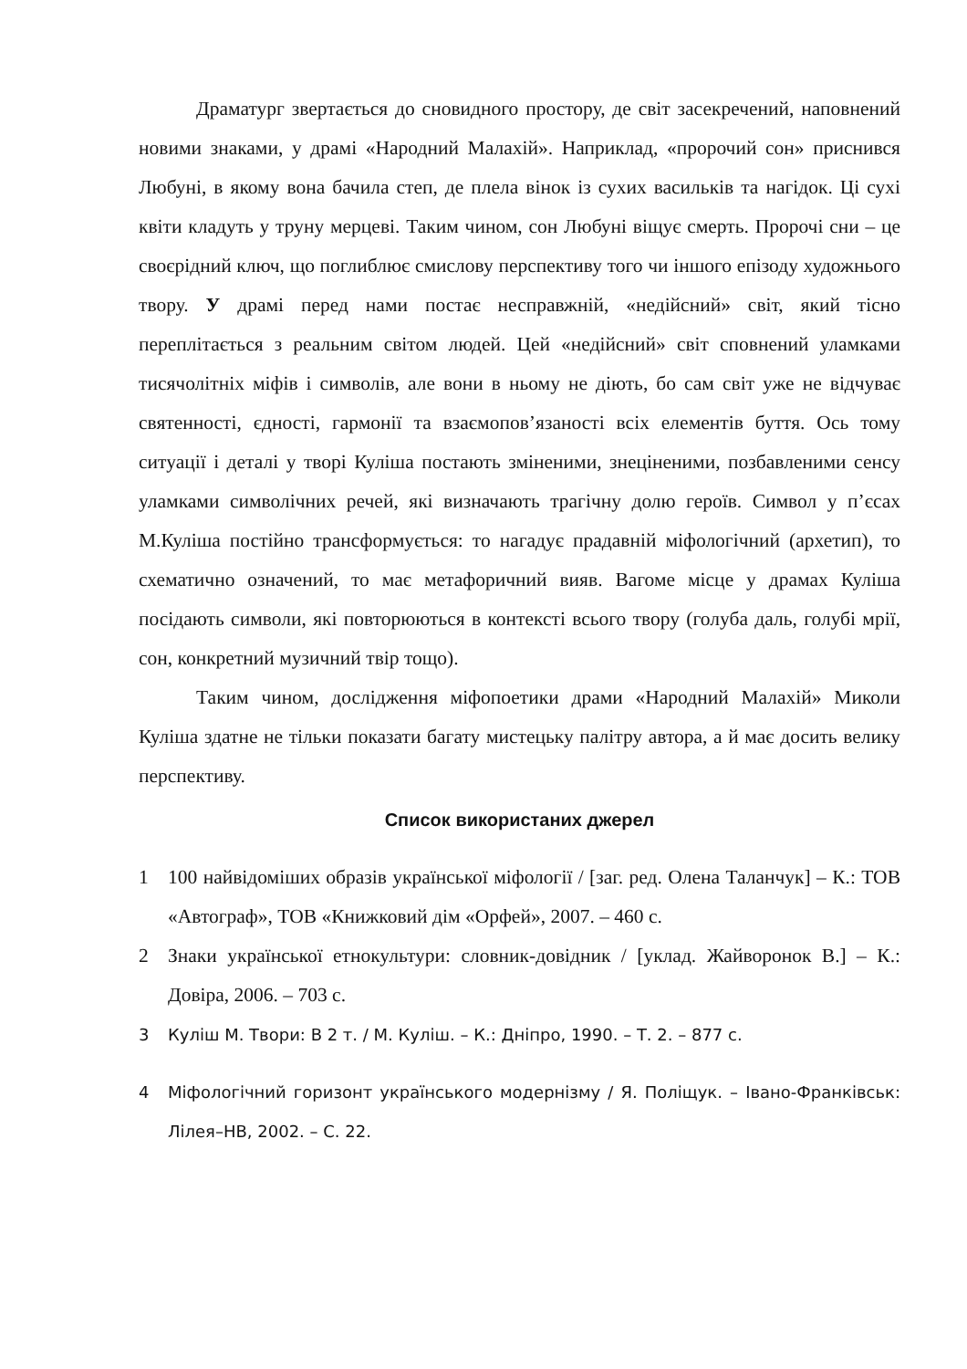Драматург звертається до сновидного простору, де світ засекречений, наповнений новими знаками, у драмі «Народний Малахій». Наприклад, «пророчий сон» приснився Любуні, в якому вона бачила степ, де плела вінок із сухих васильків та нагідок. Ці сухі квіти кладуть у труну мерцеві. Таким чином, сон Любуні віщує смерть. Пророчі сни – це своєрідний ключ, що поглиблює смислову перспективу того чи іншого епізоду художнього твору. У драмі перед нами постає несправжній, «недійсний» світ, який тісно переплітається з реальним світом людей. Цей «недійсний» світ сповнений уламками тисячолітніх міфів і символів, але вони в ньому не діють, бо сам світ уже не відчуває святенності, єдності, гармонії та взаємопов’язаності всіх елементів буття. Ось тому ситуації і деталі у творі Куліша постають зміненими, знеціненими, позбавленими сенсу уламками символічних речей, які визначають трагічну долю героїв. Символ у п’єсах М.Куліша постійно трансформується: то нагадує прадавній міфологічний (архетип), то схематично означений, то має метафоричний вияв. Вагоме місце у драмах Куліша посідають символи, які повторюються в контексті всього твору (голуба даль, голубі мрії, сон, конкретний музичний твір тощо).
Таким чином, дослідження міфопоетики драми «Народний Малахій» Миколи Куліша здатне не тільки показати багату мистецьку палітру автора, а й має досить велику перспективу.
Список використаних джерел
1 100 найвідоміших образів української міфології / [заг. ред. Олена Таланчук] – К.: ТОВ «Автограф», ТОВ «Книжковий дім «Орфей», 2007. – 460 с.
2 Знаки української етнокультури: словник-довідник / [уклад. Жайворонок В.] – К.: Довіра, 2006. – 703 с.
3 Куліш М. Твори: В 2 т. / М. Куліш. – К.: Дніпро, 1990. – Т. 2. – 877 с.
4 Міфологічний горизонт українського модернізму / Я. Поліщук. – Івано-Франківськ: Лілея–НВ, 2002. – С. 22.